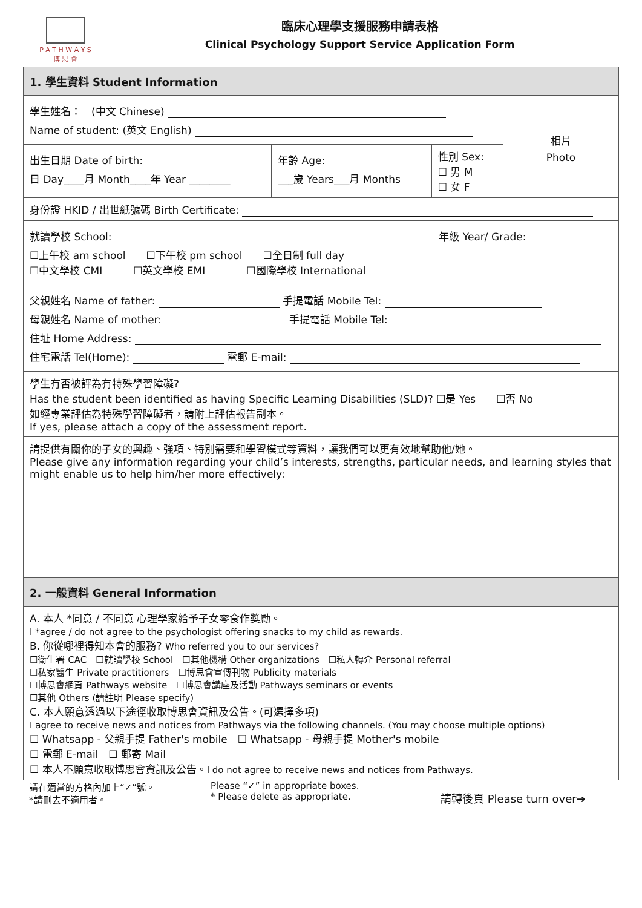P A T H W A Y S
博 思 會
臨床心理學支援服務申請表格
Clinical Psychology Support Service Application Form
| 1. 學生資料 Student Information | | | |
| 學生姓名： (中文 Chinese) Name of student: (英文 English) | | | 相片 Photo |
| 出生日期 Date of birth: 日 Day____月 Month____年 Year ________ | 年齡 Age: ___歲 Years___月 Months | 性別 Sex: ☐ 男 M ☐ 女 F | |
| 身份證 HKID / 出世紙號碼 Birth Certificate: | | | |
| 就讀學校 School: 年級 Year/ Grade: ☐上午校 am school ☐下午校 pm school ☐全日制 full day ☐中文學校 CMI ☐英文學校 EMI ☐國際學校 International | | | |
| 父親姓名 Name of father: 手提電話 Mobile Tel: 母親姓名 Name of mother: 手提電話 Mobile Tel: 住址 Home Address: 住宅電話 Tel(Home): 電郵 E-mail: | | | |
| 學生有否被評為有特殊學習障礙? Has the student been identified as having Specific Learning Disabilities (SLD)? ☐是 Yes ☐否 No 如經專業評估為特殊學習障礙者，請附上評估報告副本。 If yes, please attach a copy of the assessment report. | | | |
| 請提供有關你的子女的興趣、強項、特別需要和學習模式等資料，讓我們可以更有效地幫助他/她。 Please give any information regarding your child’s interests, strengths, particular needs, and learning styles that might enable us to help him/her more effectively: | | | |
| 2. 一般資料 General Information | | | |
| A. 本人 *同意 / 不同意 心理學家給予子女零食作獎勵。 I *agree / do not agree to the psychologist offering snacks to my child as rewards. B. 你從哪裡得知本會的服務? Who referred you to our services? ☐衛生署 CAC ☐就讀學校 School ☐其他機構 Other organizations ☐私人轉介 Personal referral ☐私家醫生 Private practitioners ☐博思會宣傳刊物 Publicity materials ☐博思會網頁 Pathways website ☐博思會講座及活動 Pathways seminars or events ☐其他 Others (請註明 Please specify) C. 本人願意透過以下途徑收取博思會資訊及公告。(可選擇多項) I agree to receive news and notices from Pathways via the following channels. (You may choose multiple options) ☐ Whatsapp - 父親手提 Father's mobile ☐ Whatsapp - 母親手提 Mother's mobile ☐ 電郵 E-mail ☐ 郵寄 Mail ☐ 本人不願意收取博思會資訊及公告。 I do not agree to receive news and notices from Pathways. | | | |
請在適當的方格內加上“✓”號。
*請刪去不適用者。
Please “✓” in appropriate boxes.
* Please delete as appropriate.
請轉後頁 Please turn over➔